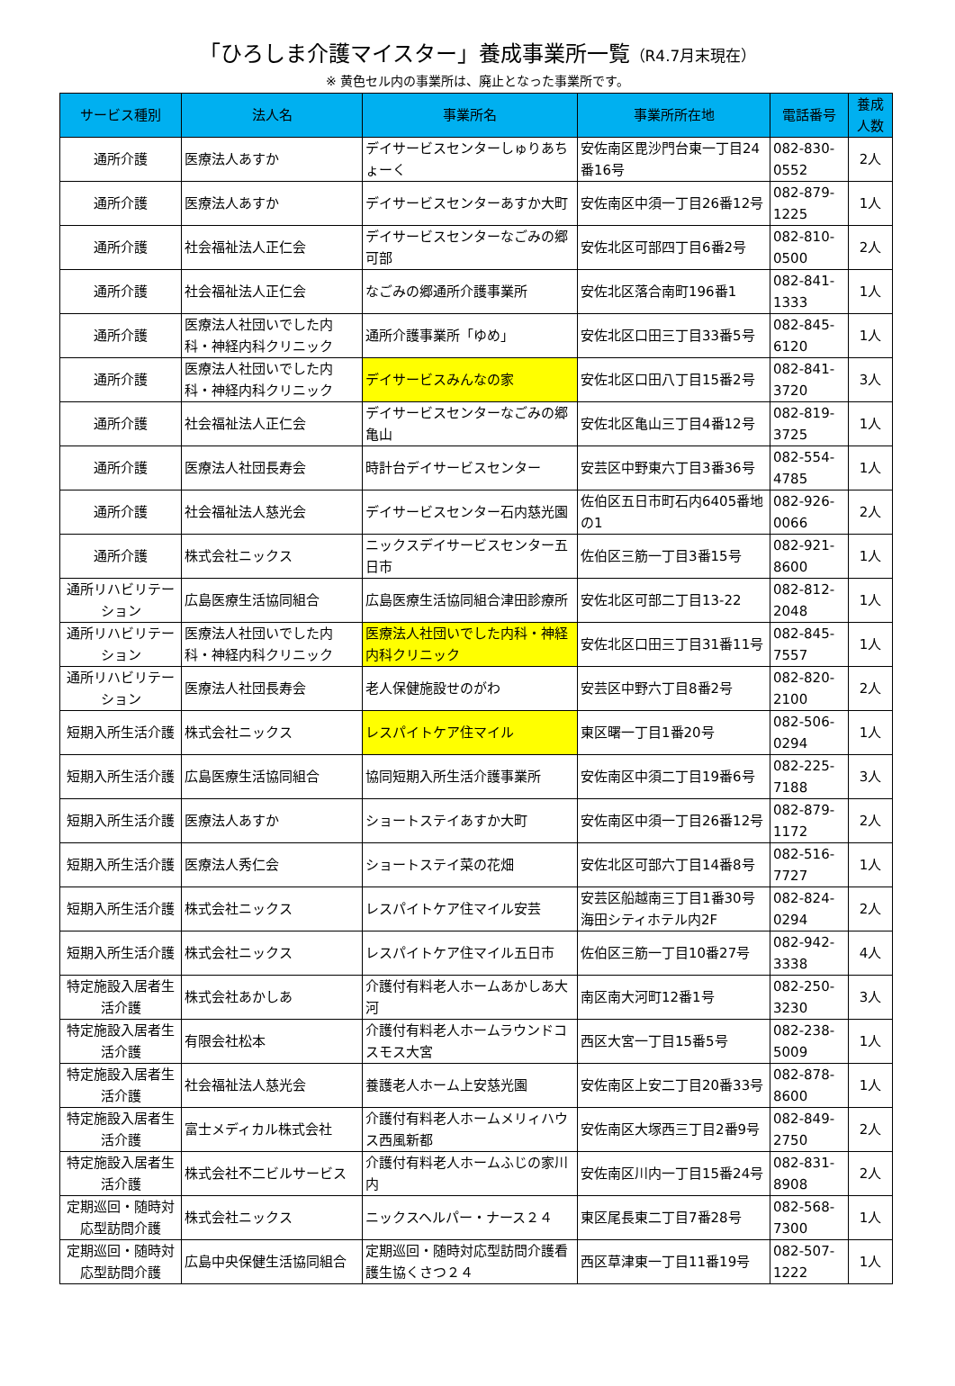「ひろしま介護マイスター」養成事業所一覧（R4.7月末現在）
※ 黄色セル内の事業所は、廃止となった事業所です。
| サービス種別 | 法人名 | 事業所名 | 事業所所在地 | 電話番号 | 養成人数 |
| --- | --- | --- | --- | --- | --- |
| 通所介護 | 医療法人あすか | デイサービスセンターしゅりあちょーく | 安佐南区毘沙門台東一丁目24番16号 | 082-830-0552 | 2人 |
| 通所介護 | 医療法人あすか | デイサービスセンターあすか大町 | 安佐南区中須一丁目26番12号 | 082-879-1225 | 1人 |
| 通所介護 | 社会福祉法人正仁会 | デイサービスセンターなごみの郷可部 | 安佐北区可部四丁目6番2号 | 082-810-0500 | 2人 |
| 通所介護 | 社会福祉法人正仁会 | なごみの郷通所介護事業所 | 安佐北区落合南町196番1 | 082-841-1333 | 1人 |
| 通所介護 | 医療法人社団いでした内科・神経内科クリニック | 通所介護事業所「ゆめ」 | 安佐北区口田三丁目33番5号 | 082-845-6120 | 1人 |
| 通所介護 | 医療法人社団いでした内科・神経内科クリニック | デイサービスみんなの家 | 安佐北区口田八丁目15番2号 | 082-841-3720 | 3人 |
| 通所介護 | 社会福祉法人正仁会 | デイサービスセンターなごみの郷亀山 | 安佐北区亀山三丁目4番12号 | 082-819-3725 | 1人 |
| 通所介護 | 医療法人社団長寿会 | 時計台デイサービスセンター | 安芸区中野東六丁目3番36号 | 082-554-4785 | 1人 |
| 通所介護 | 社会福祉法人慈光会 | デイサービスセンター石内慈光園 | 佐伯区五日市町石内6405番地の1 | 082-926-0066 | 2人 |
| 通所介護 | 株式会社ニックス | ニックスデイサービスセンター五日市 | 佐伯区三筋一丁目3番15号 | 082-921-8600 | 1人 |
| 通所リハビリテーション | 広島医療生活協同組合 | 広島医療生活協同組合津田診療所 | 安佐北区可部二丁目13-22 | 082-812-2048 | 1人 |
| 通所リハビリテーション | 医療法人社団いでした内科・神経内科クリニック | 医療法人社団いでした内科・神経内科クリニック | 安佐北区口田三丁目31番11号 | 082-845-7557 | 1人 |
| 通所リハビリテーション | 医療法人社団長寿会 | 老人保健施設せのがわ | 安芸区中野六丁目8番2号 | 082-820-2100 | 2人 |
| 短期入所生活介護 | 株式会社ニックス | レスパイトケア住マイル | 東区曙一丁目1番20号 | 082-506-0294 | 1人 |
| 短期入所生活介護 | 広島医療生活協同組合 | 協同短期入所生活介護事業所 | 安佐南区中須二丁目19番6号 | 082-225-7188 | 3人 |
| 短期入所生活介護 | 医療法人あすか | ショートステイあすか大町 | 安佐南区中須一丁目26番12号 | 082-879-1172 | 2人 |
| 短期入所生活介護 | 医療法人秀仁会 | ショートステイ菜の花畑 | 安佐北区可部六丁目14番8号 | 082-516-7727 | 1人 |
| 短期入所生活介護 | 株式会社ニックス | レスパイトケア住マイル安芸 | 安芸区船越南三丁目1番30号海田シティホテル内2F | 082-824-0294 | 2人 |
| 短期入所生活介護 | 株式会社ニックス | レスパイトケア住マイル五日市 | 佐伯区三筋一丁目10番27号 | 082-942-3338 | 4人 |
| 特定施設入居者生活介護 | 株式会社あかしあ | 介護付有料老人ホームあかしあ大河 | 南区南大河町12番1号 | 082-250-3230 | 3人 |
| 特定施設入居者生活介護 | 有限会社松本 | 介護付有料老人ホームラウンドコスモス大宮 | 西区大宮一丁目15番5号 | 082-238-5009 | 1人 |
| 特定施設入居者生活介護 | 社会福祉法人慈光会 | 養護老人ホーム上安慈光園 | 安佐南区上安二丁目20番33号 | 082-878-8600 | 1人 |
| 特定施設入居者生活介護 | 富士メディカル株式会社 | 介護付有料老人ホームメリィハウス西風新都 | 安佐南区大塚西三丁目2番9号 | 082-849-2750 | 2人 |
| 特定施設入居者生活介護 | 株式会社不二ビルサービス | 介護付有料老人ホームふじの家川内 | 安佐南区川内一丁目15番24号 | 082-831-8908 | 2人 |
| 定期巡回・随時対応型訪問介護 | 株式会社ニックス | ニックスヘルパー・ナース２４ | 東区尾長東二丁目7番28号 | 082-568-7300 | 1人 |
| 定期巡回・随時対応型訪問介護 | 広島中央保健生活協同組合 | 定期巡回・随時対応型訪問介護看護生協くさつ２４ | 西区草津東一丁目11番19号 | 082-507-1222 | 1人 |